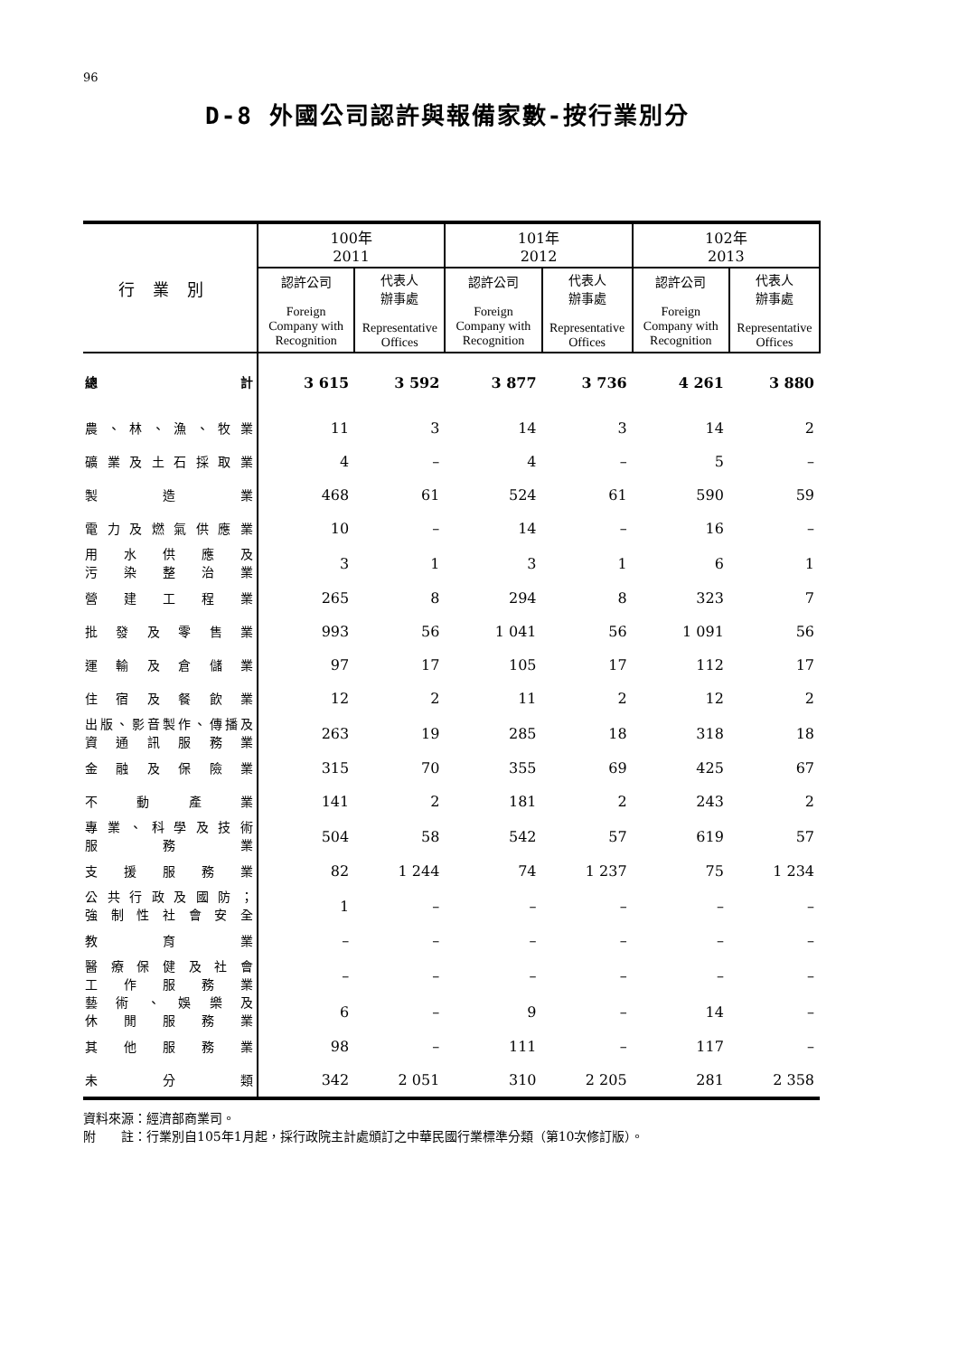96
D-8 外國公司認許與報備家數-按行業別分
| 行業別 | 100年 2011 | | 101年 2012 | | 102年 2013 | |
| --- | --- | --- | --- | --- | --- | --- |
| | 認許公司 Foreign Company with Recognition | 代表人 辦事處 Representative Offices | 認許公司 Foreign Company with Recognition | 代表人 辦事處 Representative Offices | 認許公司 Foreign Company with Recognition | 代表人 辦事處 Representative Offices |
| 總 計 | 3 615 | 3 592 | 3 877 | 3 736 | 4 261 | 3 880 |
| 農、林、漁、牧業 | 11 | 3 | 14 | 3 | 14 | 2 |
| 礦業及土石採取業 | 4 | – | 4 | – | 5 | – |
| 製 造 業 | 468 | 61 | 524 | 61 | 590 | 59 |
| 電力及燃氣供應業 | 10 | – | 14 | – | 16 | – |
| 用 水 供 應 及 污 染 整 治 業 | 3 | 1 | 3 | 1 | 6 | 1 |
| 營 建 工 程 業 | 265 | 8 | 294 | 8 | 323 | 7 |
| 批 發 及 零 售 業 | 993 | 56 | 1 041 | 56 | 1 091 | 56 |
| 運 輸 及 倉 儲 業 | 97 | 17 | 105 | 17 | 112 | 17 |
| 住 宿 及 餐 飲 業 | 12 | 2 | 11 | 2 | 12 | 2 |
| 出版、影音製作、傳播及 資 通 訊 服 務 業 | 263 | 19 | 285 | 18 | 318 | 18 |
| 金 融 及 保 險 業 | 315 | 70 | 355 | 69 | 425 | 67 |
| 不 動 產 業 | 141 | 2 | 181 | 2 | 243 | 2 |
| 專業、科學及技術 服 務 業 | 504 | 58 | 542 | 57 | 619 | 57 |
| 支 援 服 務 業 | 82 | 1 244 | 74 | 1 237 | 75 | 1 234 |
| 公共行政及國防； 強制性社會安全 | 1 | – | – | – | – | – |
| 教 育 業 | – | – | – | – | – | – |
| 醫療保健及社會 工 作 服 務 業 | – | – | – | – | – | – |
| 藝 術 、 娛 樂 及 休 閒 服 務 業 | 6 | – | 9 | – | 14 | – |
| 其 他 服 務 業 | 98 | – | 111 | – | 117 | – |
| 未 分 類 | 342 | 2 051 | 310 | 2 205 | 281 | 2 358 |
資料來源：經濟部商業司。
附　　註：行業別自105年1月起，採行政院主計處頒訂之中華民國行業標準分類（第10次修訂版）。